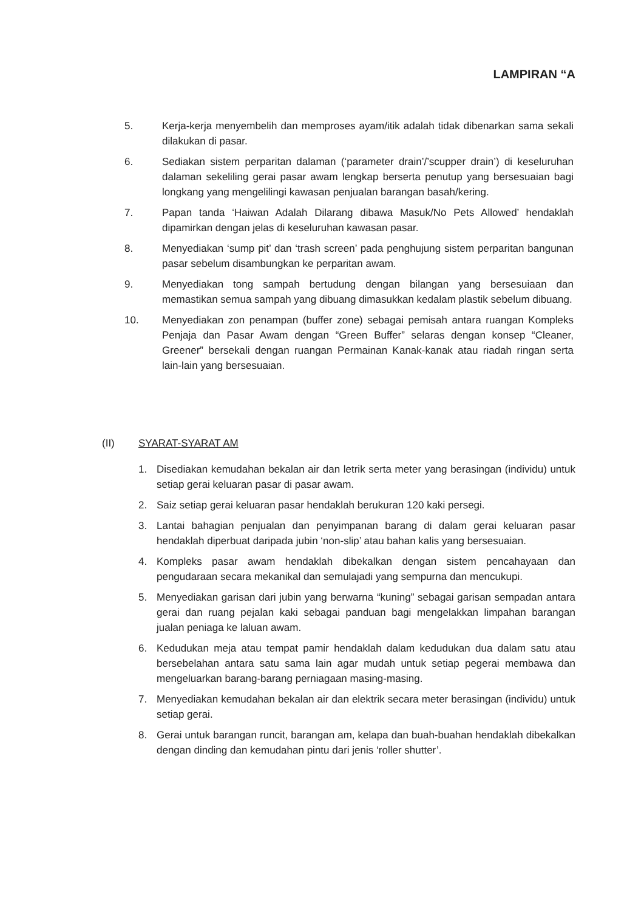LAMPIRAN “A
5. Kerja-kerja menyembelih dan memproses ayam/itik adalah tidak dibenarkan sama sekali dilakukan di pasar.
6. Sediakan sistem perparitan dalaman (‘parameter drain’/’scupper drain’) di keseluruhan dalaman sekeliling gerai pasar awam lengkap berserta penutup yang bersesuaian bagi longkang yang mengelilingi kawasan penjualan barangan basah/kering.
7. Papan tanda ‘Haiwan Adalah Dilarang dibawa Masuk/No Pets Allowed’ hendaklah dipamirkan dengan jelas di keseluruhan kawasan pasar.
8. Menyediakan ‘sump pit’ dan ‘trash screen’ pada penghujung sistem perparitan bangunan pasar sebelum disambungkan ke perparitan awam.
9. Menyediakan tong sampah bertudung dengan bilangan yang bersesuiaan dan memastikan semua sampah yang dibuang dimasukkan kedalam plastik sebelum dibuang.
10. Menyediakan zon penampan (buffer zone) sebagai pemisah antara ruangan Kompleks Penjaja dan Pasar Awam dengan “Green Buffer” selaras dengan konsep “Cleaner, Greener” bersekali dengan ruangan Permainan Kanak-kanak atau riadah ringan serta lain-lain yang bersesuaian.
(II) SYARAT-SYARAT AM
1. Disediakan kemudahan bekalan air dan letrik serta meter yang berasingan (individu) untuk setiap gerai keluaran pasar di pasar awam.
2. Saiz setiap gerai keluaran pasar hendaklah berukuran 120 kaki persegi.
3. Lantai bahagian penjualan dan penyimpanan barang di dalam gerai keluaran pasar hendaklah diperbuat daripada jubin ‘non-slip’ atau bahan kalis yang bersesuaian.
4. Kompleks pasar awam hendaklah dibekalkan dengan sistem pencahayaan dan pengudaraan secara mekanikal dan semulajadi yang sempurna dan mencukupi.
5. Menyediakan garisan dari jubin yang berwarna “kuning” sebagai garisan sempadan antara gerai dan ruang pejalan kaki sebagai panduan bagi mengelakkan limpahan barangan jualan peniaga ke laluan awam.
6. Kedudukan meja atau tempat pamir hendaklah dalam kedudukan dua dalam satu atau bersebelahan antara satu sama lain agar mudah untuk setiap pegerai membawa dan mengeluarkan barang-barang perniagaan masing-masing.
7. Menyediakan kemudahan bekalan air dan elektrik secara meter berasingan (individu) untuk setiap gerai.
8. Gerai untuk barangan runcit, barangan am, kelapa dan buah-buahan hendaklah dibekalkan dengan dinding dan kemudahan pintu dari jenis ‘roller shutter’.